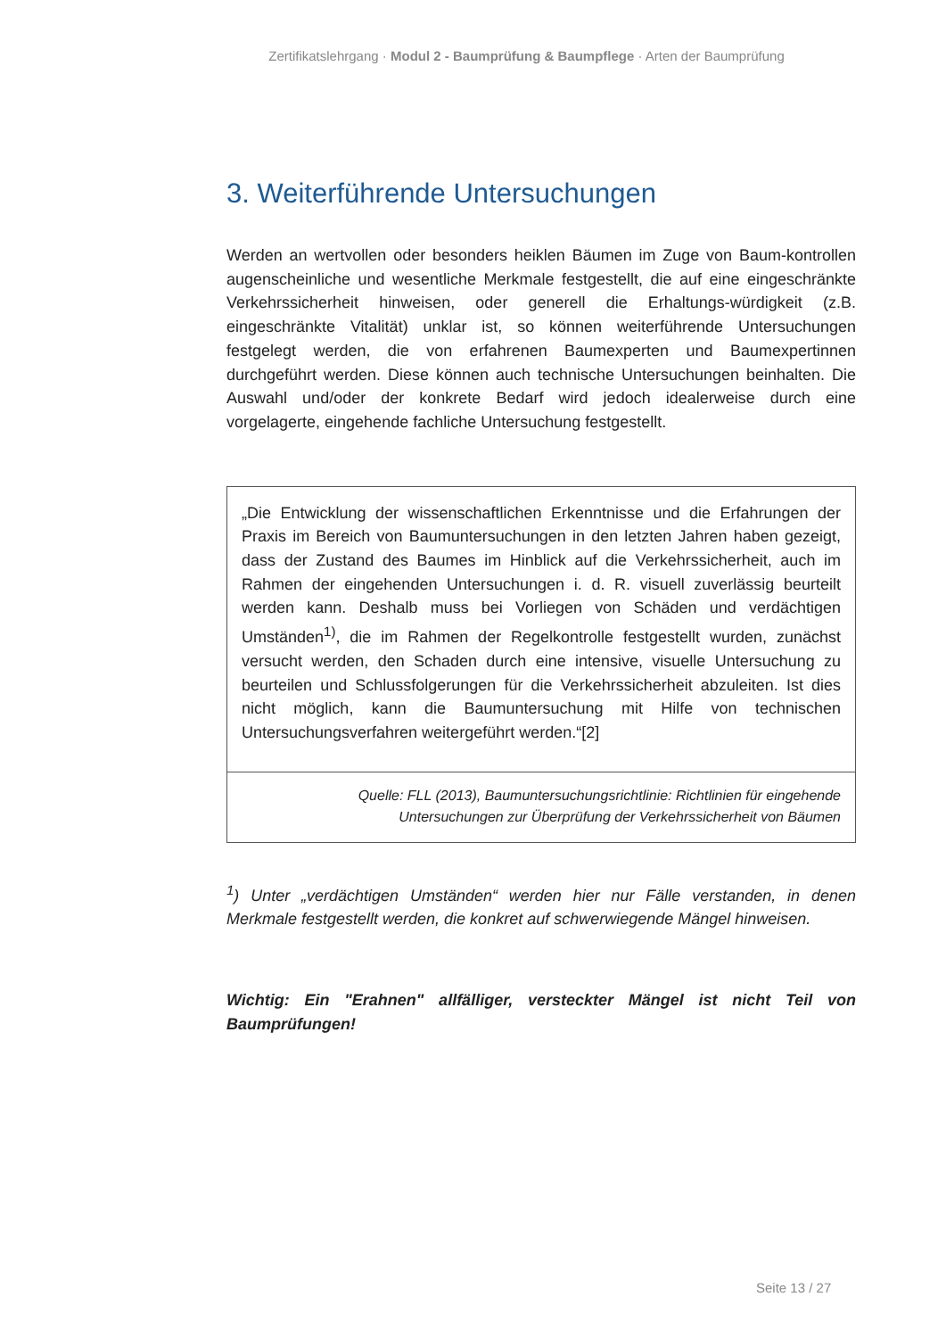Zertifikatslehrgang · Modul 2 - Baumprüfung & Baumpflege · Arten der Baumprüfung
3. Weiterführende Untersuchungen
Werden an wertvollen oder besonders heiklen Bäumen im Zuge von Baum-kontrollen augenscheinliche und wesentliche Merkmale festgestellt, die auf eine eingeschränkte Verkehrssicherheit hinweisen, oder generell die Erhaltungs-würdigkeit (z.B. eingeschränkte Vitalität) unklar ist, so können weiterführende Untersuchungen festgelegt werden, die von erfahrenen Baumexperten und Baumexpertinnen durchgeführt werden. Diese können auch technische Untersuchungen beinhalten. Die Auswahl und/oder der konkrete Bedarf wird jedoch idealerweise durch eine vorgelagerte, eingehende fachliche Untersuchung festgestellt.
„Die Entwicklung der wissenschaftlichen Erkenntnisse und die Erfahrungen der Praxis im Bereich von Baumuntersuchungen in den letzten Jahren haben gezeigt, dass der Zustand des Baumes im Hinblick auf die Verkehrssicherheit, auch im Rahmen der eingehenden Untersuchungen i. d. R. visuell zuverlässig beurteilt werden kann. Deshalb muss bei Vorliegen von Schäden und verdächtigen Umständen<sup>1)</sup>, die im Rahmen der Regelkontrolle festgestellt wurden, zunächst versucht werden, den Schaden durch eine intensive, visuelle Untersuchung zu beurteilen und Schlussfolgerungen für die Verkehrssicherheit abzuleiten. Ist dies nicht möglich, kann die Baumuntersuchung mit Hilfe von technischen Untersuchungsverfahren weitergeführt werden.“[2]
Quelle: FLL (2013), Baumuntersuchungsrichtlinie: Richtlinien für eingehende
Untersuchungen zur Überprüfung der Verkehrssicherheit von Bäumen
<sup>1</sup>) Unter „verdächtigen Umständen“ werden hier nur Fälle verstanden, in denen Merkmale festgestellt werden, die konkret auf schwerwiegende Mängel hinweisen.
Wichtig: Ein "Erahnen" allfälliger, versteckter Mängel ist nicht Teil von Baumprüfungen!
Seite 13 / 27